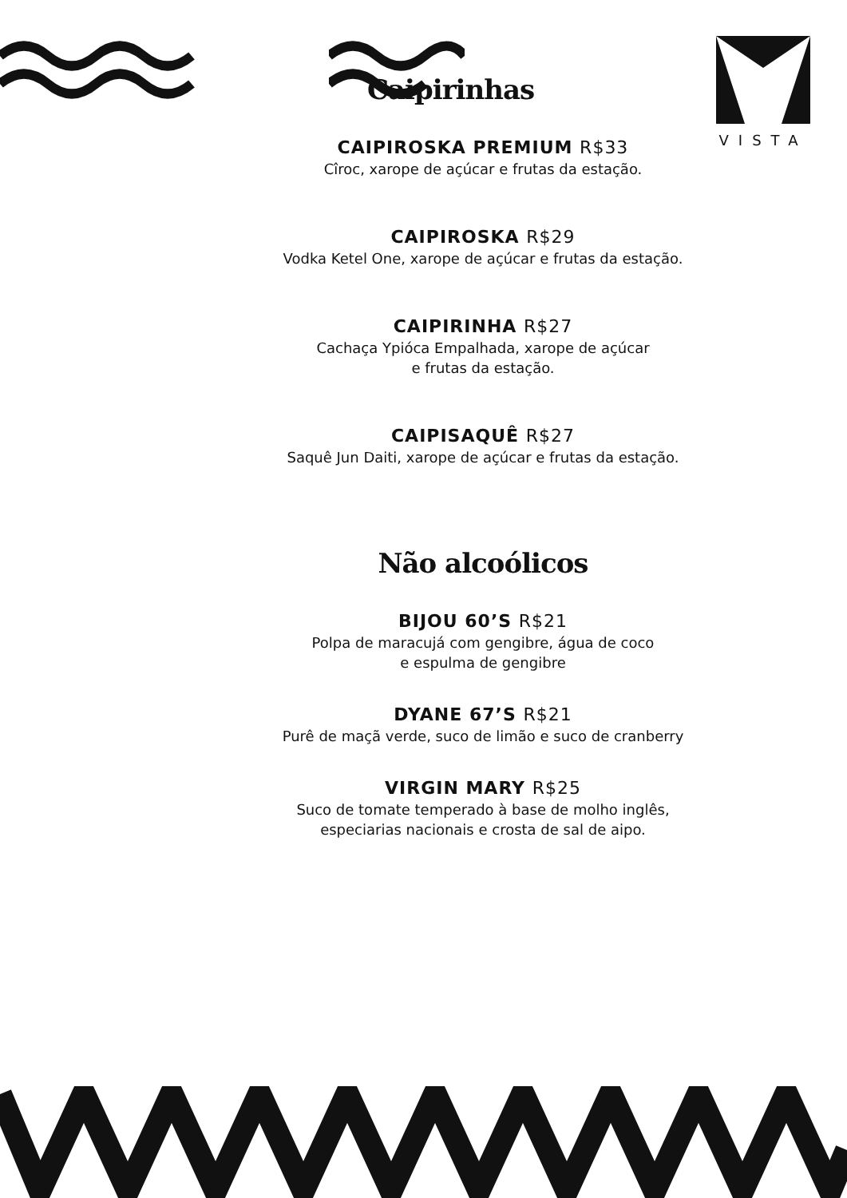VISTA
Caipirinhas
CAIPIROSKA PREMIUM R$33
Cîroc, xarope de açúcar e frutas da estação.
CAIPIROSKA R$29
Vodka Ketel One, xarope de açúcar e frutas da estação.
CAIPIRINHA R$27
Cachaça Ypióca Empalhada, xarope de açúcar
e frutas da estação.
CAIPISAQUÊ R$27
Saquê Jun Daiti, xarope de açúcar e frutas da estação.
Não alcoólicos
BIJOU 60’S R$21
Polpa de maracujá com gengibre, água de coco
e espulma de gengibre
DYANE 67’S R$21
Purê de maçã verde, suco de limão e suco de cranberry
VIRGIN MARY R$25
Suco de tomate temperado à base de molho inglês,
especiarias nacionais e crosta de sal de aipo.